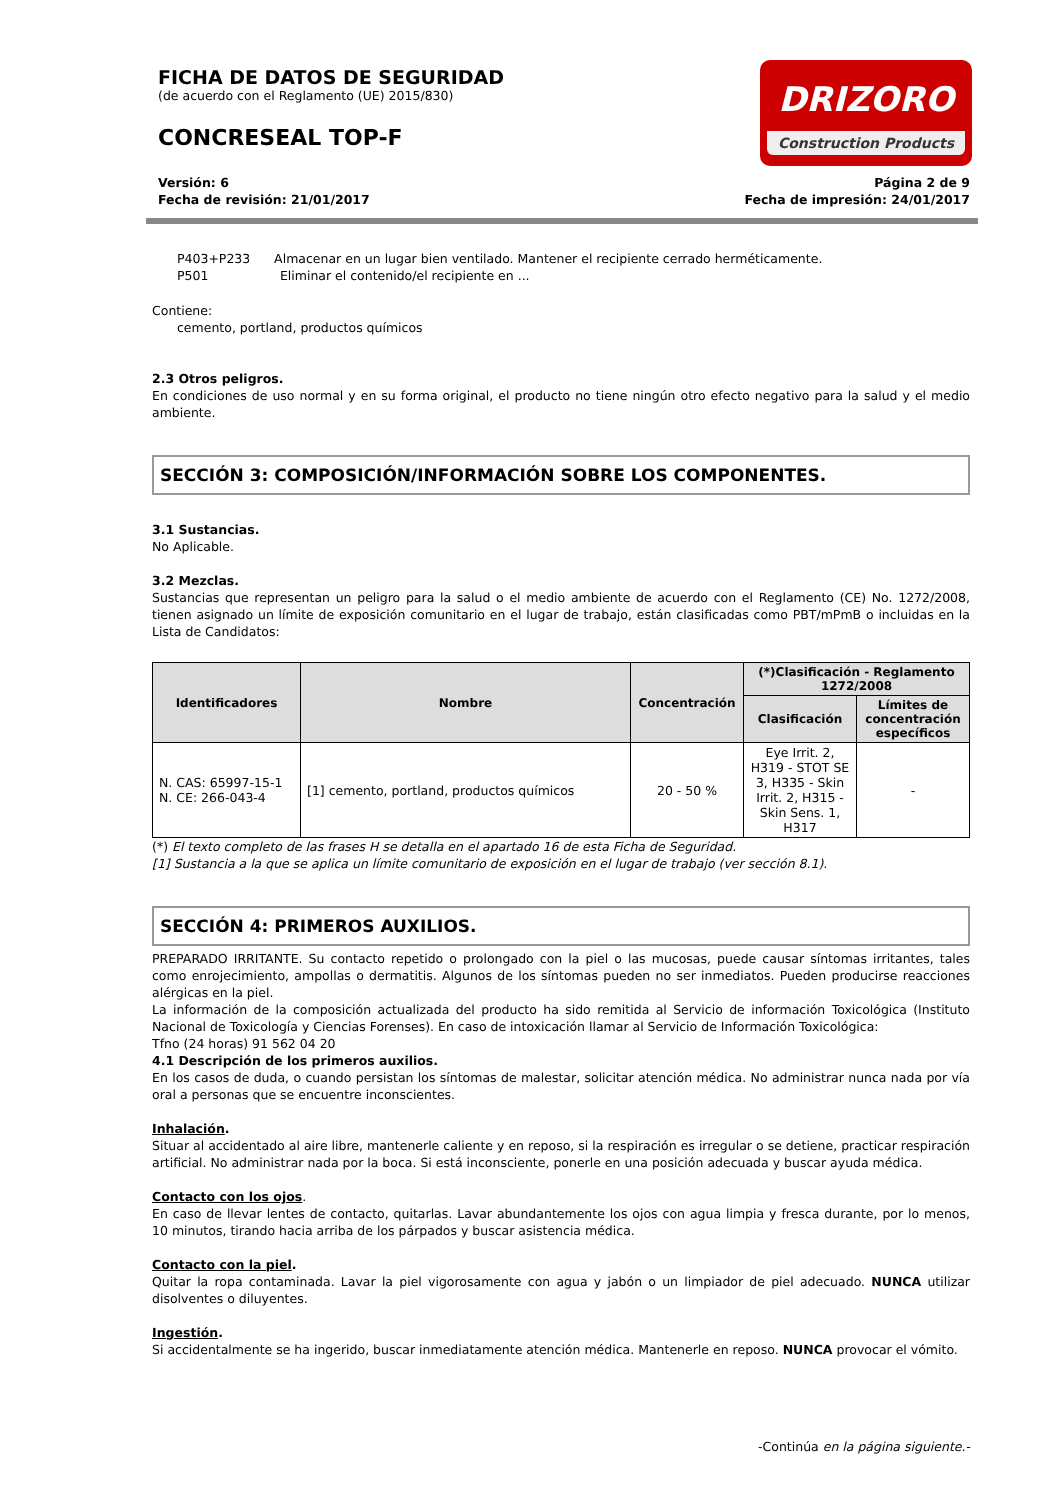FICHA DE DATOS DE SEGURIDAD
(de acuerdo con el Reglamento (UE) 2015/830)
CONCRESEAL TOP-F
DRIZORO
Construction Products
Versión: 6
Fecha de revisión: 21/01/2017
Página 2 de 9
Fecha de impresión: 24/01/2017
P403+P233 Almacenar en un lugar bien ventilado. Mantener el recipiente cerrado herméticamente.
P501 Eliminar el contenido/el recipiente en ...
Contiene:
cemento, portland, productos químicos
2.3 Otros peligros.
En condiciones de uso normal y en su forma original, el producto no tiene ningún otro efecto negativo para la salud y el medio ambiente.
SECCIÓN 3: COMPOSICIÓN/INFORMACIÓN SOBRE LOS COMPONENTES.
3.1 Sustancias.
No Aplicable.
3.2 Mezclas.
Sustancias que representan un peligro para la salud o el medio ambiente de acuerdo con el Reglamento (CE) No. 1272/2008, tienen asignado un límite de exposición comunitario en el lugar de trabajo, están clasificadas como PBT/mPmB o incluidas en la Lista de Candidatos:
| Identificadores | Nombre | Concentración | (*)Clasificación - Reglamento 1272/2008 | |
| --- | --- | --- | --- | --- |
| | | | Clasificación | Límites de concentración específicos |
| N. CAS: 65997-15-1 N. CE: 266-043-4 | [1] cemento, portland, productos químicos | 20 - 50 % | Eye Irrit. 2, H319 - STOT SE 3, H335 - Skin Irrit. 2, H315 - Skin Sens. 1, H317 | - |
(*) El texto completo de las frases H se detalla en el apartado 16 de esta Ficha de Seguridad.
[1] Sustancia a la que se aplica un límite comunitario de exposición en el lugar de trabajo (ver sección 8.1).
SECCIÓN 4: PRIMEROS AUXILIOS.
PREPARADO IRRITANTE. Su contacto repetido o prolongado con la piel o las mucosas, puede causar síntomas irritantes, tales como enrojecimiento, ampollas o dermatitis. Algunos de los síntomas pueden no ser inmediatos. Pueden producirse reacciones alérgicas en la piel.
La información de la composición actualizada del producto ha sido remitida al Servicio de información Toxicológica (Instituto Nacional de Toxicología y Ciencias Forenses). En caso de intoxicación llamar al Servicio de Información Toxicológica:
Tfno (24 horas) 91 562 04 20
4.1 Descripción de los primeros auxilios.
En los casos de duda, o cuando persistan los síntomas de malestar, solicitar atención médica. No administrar nunca nada por vía oral a personas que se encuentre inconscientes.
Inhalación.
Situar al accidentado al aire libre, mantenerle caliente y en reposo, si la respiración es irregular o se detiene, practicar respiración artificial. No administrar nada por la boca. Si está inconsciente, ponerle en una posición adecuada y buscar ayuda médica.
Contacto con los ojos.
En caso de llevar lentes de contacto, quitarlas. Lavar abundantemente los ojos con agua limpia y fresca durante, por lo menos, 10 minutos, tirando hacia arriba de los párpados y buscar asistencia médica.
Contacto con la piel.
Quitar la ropa contaminada. Lavar la piel vigorosamente con agua y jabón o un limpiador de piel adecuado. NUNCA utilizar disolventes o diluyentes.
Ingestión.
Si accidentalmente se ha ingerido, buscar inmediatamente atención médica. Mantenerle en reposo. NUNCA provocar el vómito.
-Continúa en la página siguiente.-